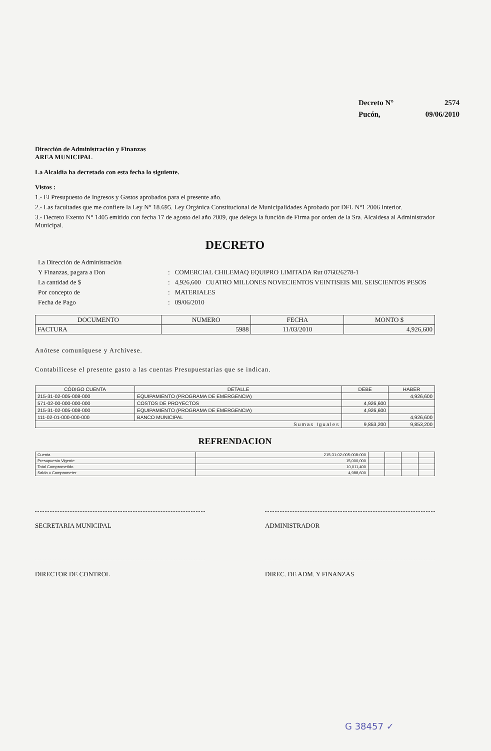| Decreto N° | 2574 |
| Pucón, | 09/06/2010 |
Dirección de Administración y Finanzas
AREA MUNICIPAL
La Alcaldía ha decretado con esta fecha lo siguiente.
Vistos :
1.- El Presupuesto de Ingresos y Gastos aprobados para el presente año.
2.- Las facultades que me confiere la Ley N° 18.695. Ley Orgánica Constitucional de Municipalidades Aprobado por DFL N°1 2006 Interior.
3.- Decreto Exento N° 1405 emitido con fecha 17 de agosto del año 2009, que delega la función de Firma por orden de la Sra. Alcaldesa al Administrador Municipal.
DECRETO
| La Dirección de Administración | | |
| Y Finanzas, pagara a Don | : | COMERCIAL CHILEMAQ EQUIPRO LIMITADA Rut 076026278-1 |
| La cantidad de $ | : | 4,926,600 CUATRO MILLONES NOVECIENTOS VEINTISEIS MIL SEISCIENTOS PESOS |
| Por concepto de | : | MATERIALES |
| Fecha de Pago | : | 09/06/2010 |
| DOCUMENTO | NUMERO | FECHA | MONTO $ |
| --- | --- | --- | --- |
| FACTURA | 5988 | 11/03/2010 | 4,926,600 |
Anótese comuníquese y Archívese.
Contabilícese el presente gasto a las cuentas Presupuestarias que se indican.
| CÓDIGO CUENTA | DETALLE | DEBE | HABER |
| --- | --- | --- | --- |
| 215-31-02-005-008-000 | EQUIPAMIENTO (PROGRAMA DE EMERGENCIA) | | 4,926,600 |
| 571-02-00-000-000-000 | COSTOS DE PROYECTOS | 4,926,600 | |
| 215-31-02-005-008-000 | EQUIPAMIENTO (PROGRAMA DE EMERGENCIA) | 4,926,600 | |
| 111-02-01-000-000-000 | BANCO MUNICIPAL | | 4,926,600 |
| Sumas Iguales | | 9,853,200 | 9,853,200 |
REFRENDACION
| Cuenta | 215-31-02-005-008-000 | | | | |
| Presupuesto Vigente | 15,000,000 | | | | |
| Total Comprometido | 10,011,400 | | | | |
| Saldo x Comprometer | 4,988,600 | | | | |
SECRETARIA MUNICIPAL ADMINISTRADOR
DIRECTOR DE CONTROL DIREC. DE ADM. Y FINANZAS
G 38457 ✓